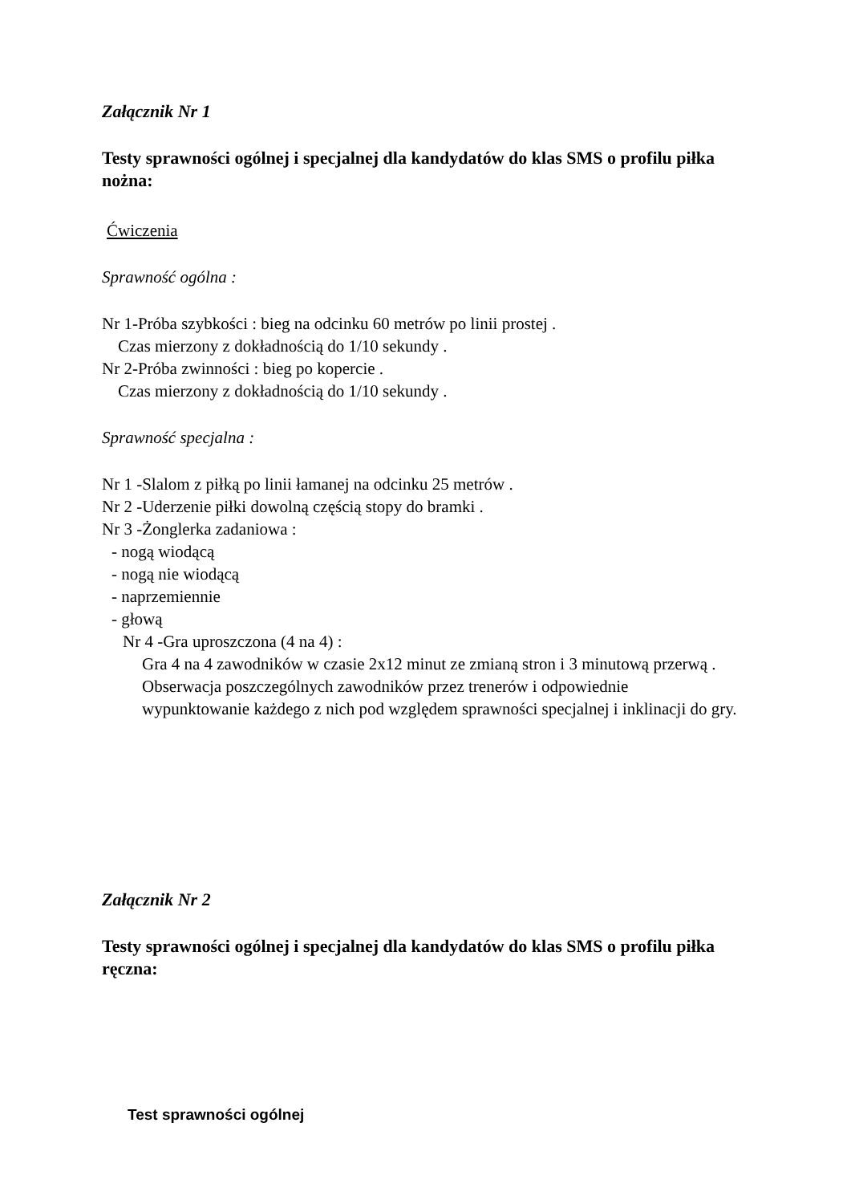Załącznik Nr 1
Testy sprawności ogólnej i specjalnej dla kandydatów do klas SMS o profilu piłka nożna:
Ćwiczenia
Sprawność ogólna :
Nr 1-Próba szybkości : bieg na odcinku 60 metrów po linii prostej .
Czas mierzony z dokładnością do 1/10 sekundy .
Nr 2-Próba zwinności : bieg po kopercie .
Czas mierzony z dokładnością do 1/10 sekundy .
Sprawność specjalna :
Nr 1 -Slalom z piłką po linii łamanej na odcinku 25 metrów .
Nr 2 -Uderzenie piłki dowolną częścią stopy do bramki .
Nr 3 -Żonglerka zadaniowa :
- nogą wiodącą
- nogą nie wiodącą
- naprzemiennie
- głową
Nr 4 -Gra uproszczona (4 na 4) :
Gra 4 na 4 zawodników w czasie 2x12 minut ze zmianą stron i 3 minutową przerwą .
Obserwacja poszczególnych zawodników przez trenerów i odpowiednie
wypunktowanie każdego z nich pod względem sprawności specjalnej i inklinacji do gry.
Załącznik Nr 2
Testy sprawności ogólnej i specjalnej dla kandydatów do klas SMS o profilu piłka ręczna:
Test sprawności ogólnej